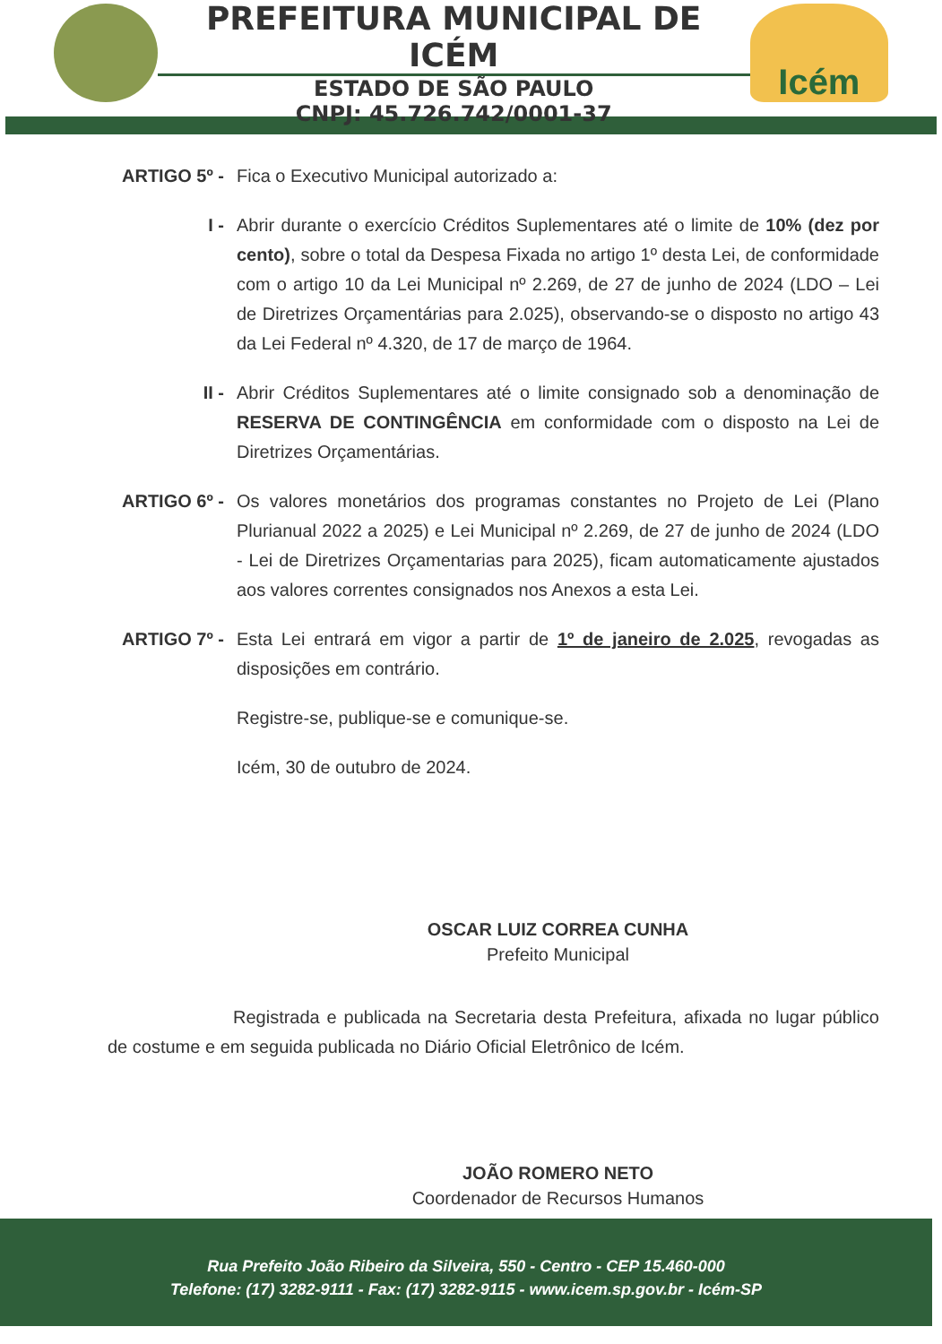PREFEITURA MUNICIPAL DE ICÉM
ESTADO DE SÃO PAULO
CNPJ: 45.726.742/0001-37
Icém
ARTIGO 5º - Fica o Executivo Municipal autorizado a:
I - Abrir durante o exercício Créditos Suplementares até o limite de 10% (dez por cento), sobre o total da Despesa Fixada no artigo 1º desta Lei, de conformidade com o artigo 10 da Lei Municipal nº 2.269, de 27 de junho de 2024 (LDO – Lei de Diretrizes Orçamentárias para 2.025), observando-se o disposto no artigo 43 da Lei Federal nº 4.320, de 17 de março de 1964.
II - Abrir Créditos Suplementares até o limite consignado sob a denominação de RESERVA DE CONTINGÊNCIA em conformidade com o disposto na Lei de Diretrizes Orçamentárias.
ARTIGO 6º - Os valores monetários dos programas constantes no Projeto de Lei (Plano Plurianual 2022 a 2025) e Lei Municipal nº 2.269, de 27 de junho de 2024 (LDO - Lei de Diretrizes Orçamentarias para 2025), ficam automaticamente ajustados aos valores correntes consignados nos Anexos a esta Lei.
ARTIGO 7º - Esta Lei entrará em vigor a partir de 1º de janeiro de 2.025, revogadas as disposições em contrário.
Registre-se, publique-se e comunique-se.
Icém, 30 de outubro de 2024.
OSCAR LUIZ CORREA CUNHA
Prefeito Municipal
Registrada e publicada na Secretaria desta Prefeitura, afixada no lugar público de costume e em seguida publicada no Diário Oficial Eletrônico de Icém.
JOÃO ROMERO NETO
Coordenador de Recursos Humanos
Rua Prefeito João Ribeiro da Silveira, 550 - Centro - CEP 15.460-000
Telefone: (17) 3282-9111 - Fax: (17) 3282-9115 - www.icem.sp.gov.br - Icém-SP